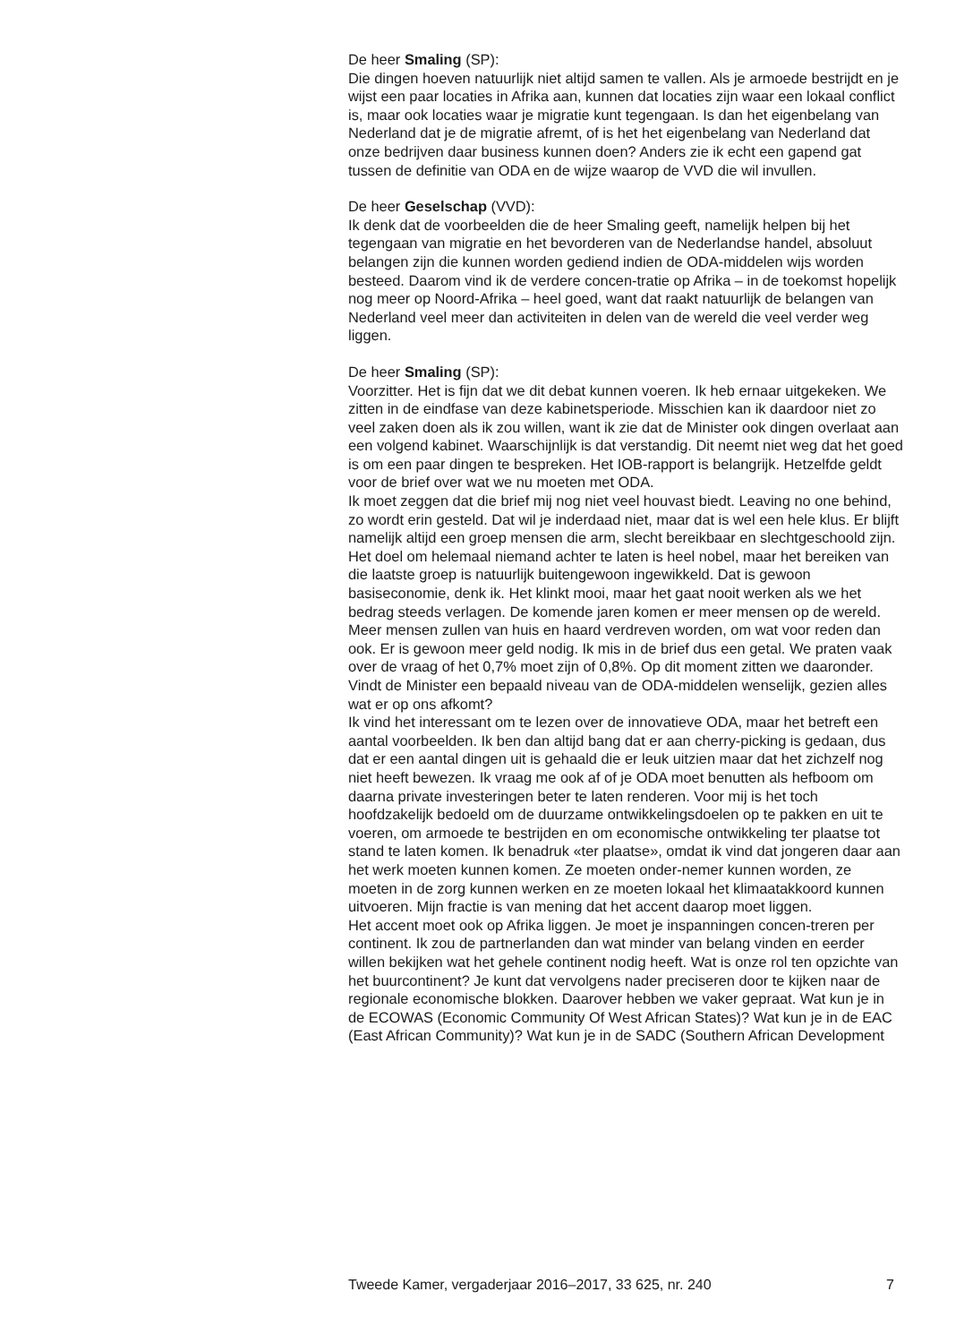De heer Smaling (SP):
Die dingen hoeven natuurlijk niet altijd samen te vallen. Als je armoede bestrijdt en je wijst een paar locaties in Afrika aan, kunnen dat locaties zijn waar een lokaal conflict is, maar ook locaties waar je migratie kunt tegengaan. Is dan het eigenbelang van Nederland dat je de migratie afremt, of is het het eigenbelang van Nederland dat onze bedrijven daar business kunnen doen? Anders zie ik echt een gapend gat tussen de definitie van ODA en de wijze waarop de VVD die wil invullen.
De heer Geselschap (VVD):
Ik denk dat de voorbeelden die de heer Smaling geeft, namelijk helpen bij het tegengaan van migratie en het bevorderen van de Nederlandse handel, absoluut belangen zijn die kunnen worden gediend indien de ODA-middelen wijs worden besteed. Daarom vind ik de verdere concen-tratie op Afrika – in de toekomst hopelijk nog meer op Noord-Afrika – heel goed, want dat raakt natuurlijk de belangen van Nederland veel meer dan activiteiten in delen van de wereld die veel verder weg liggen.
De heer Smaling (SP):
Voorzitter. Het is fijn dat we dit debat kunnen voeren. Ik heb ernaar uitgekeken. We zitten in de eindfase van deze kabinetsperiode. Misschien kan ik daardoor niet zo veel zaken doen als ik zou willen, want ik zie dat de Minister ook dingen overlaat aan een volgend kabinet. Waarschijnlijk is dat verstandig. Dit neemt niet weg dat het goed is om een paar dingen te bespreken. Het IOB-rapport is belangrijk. Hetzelfde geldt voor de brief over wat we nu moeten met ODA.
Ik moet zeggen dat die brief mij nog niet veel houvast biedt. Leaving no one behind, zo wordt erin gesteld. Dat wil je inderdaad niet, maar dat is wel een hele klus. Er blijft namelijk altijd een groep mensen die arm, slecht bereikbaar en slechtgeschoold zijn. Het doel om helemaal niemand achter te laten is heel nobel, maar het bereiken van die laatste groep is natuurlijk buitengewoon ingewikkeld. Dat is gewoon basiseconomie, denk ik. Het klinkt mooi, maar het gaat nooit werken als we het bedrag steeds verlagen. De komende jaren komen er meer mensen op de wereld. Meer mensen zullen van huis en haard verdreven worden, om wat voor reden dan ook. Er is gewoon meer geld nodig. Ik mis in de brief dus een getal. We praten vaak over de vraag of het 0,7% moet zijn of 0,8%. Op dit moment zitten we daaronder. Vindt de Minister een bepaald niveau van de ODA-middelen wenselijk, gezien alles wat er op ons afkomt?
Ik vind het interessant om te lezen over de innovatieve ODA, maar het betreft een aantal voorbeelden. Ik ben dan altijd bang dat er aan cherry-picking is gedaan, dus dat er een aantal dingen uit is gehaald die er leuk uitzien maar dat het zichzelf nog niet heeft bewezen. Ik vraag me ook af of je ODA moet benutten als hefboom om daarna private investeringen beter te laten renderen. Voor mij is het toch hoofdzakelijk bedoeld om de duurzame ontwikkelingsdoelen op te pakken en uit te voeren, om armoede te bestrijden en om economische ontwikkeling ter plaatse tot stand te laten komen. Ik benadruk «ter plaatse», omdat ik vind dat jongeren daar aan het werk moeten kunnen komen. Ze moeten onder-nemer kunnen worden, ze moeten in de zorg kunnen werken en ze moeten lokaal het klimaatakkoord kunnen uitvoeren. Mijn fractie is van mening dat het accent daarop moet liggen.
Het accent moet ook op Afrika liggen. Je moet je inspanningen concen-treren per continent. Ik zou de partnerlanden dan wat minder van belang vinden en eerder willen bekijken wat het gehele continent nodig heeft. Wat is onze rol ten opzichte van het buurcontinent? Je kunt dat vervolgens nader preciseren door te kijken naar de regionale economische blokken. Daarover hebben we vaker gepraat. Wat kun je in de ECOWAS (Economic Community Of West African States)? Wat kun je in de EAC (East African Community)? Wat kun je in de SADC (Southern African Development
Tweede Kamer, vergaderjaar 2016–2017, 33 625, nr. 240 7